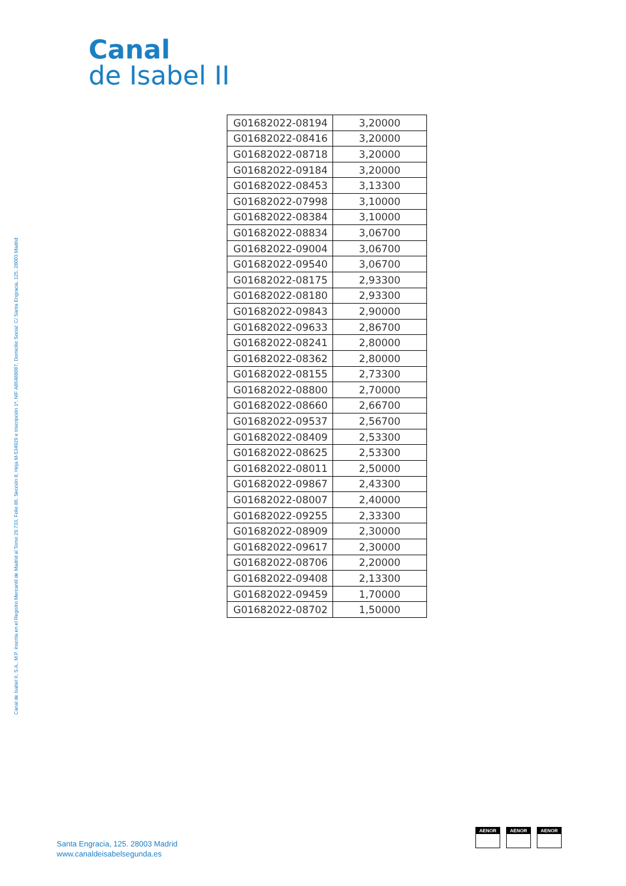Canal
de Isabel II
Canal de Isabel II, S.A., M.P. inscrita en el Registro Mercantil de Madrid al Tomo 29.733, Folio 86, Sección 8, Hoja M-534929 e Inscripción 1ª, NIF A86488087, Domicilio Social: C/ Santa Engracia, 125, 28003 Madrid
| G01682022-08194 | 3,20000 |
| G01682022-08416 | 3,20000 |
| G01682022-08718 | 3,20000 |
| G01682022-09184 | 3,20000 |
| G01682022-08453 | 3,13300 |
| G01682022-07998 | 3,10000 |
| G01682022-08384 | 3,10000 |
| G01682022-08834 | 3,06700 |
| G01682022-09004 | 3,06700 |
| G01682022-09540 | 3,06700 |
| G01682022-08175 | 2,93300 |
| G01682022-08180 | 2,93300 |
| G01682022-09843 | 2,90000 |
| G01682022-09633 | 2,86700 |
| G01682022-08241 | 2,80000 |
| G01682022-08362 | 2,80000 |
| G01682022-08155 | 2,73300 |
| G01682022-08800 | 2,70000 |
| G01682022-08660 | 2,66700 |
| G01682022-09537 | 2,56700 |
| G01682022-08409 | 2,53300 |
| G01682022-08625 | 2,53300 |
| G01682022-08011 | 2,50000 |
| G01682022-09867 | 2,43300 |
| G01682022-08007 | 2,40000 |
| G01682022-09255 | 2,33300 |
| G01682022-08909 | 2,30000 |
| G01682022-09617 | 2,30000 |
| G01682022-08706 | 2,20000 |
| G01682022-09408 | 2,13300 |
| G01682022-09459 | 1,70000 |
| G01682022-08702 | 1,50000 |
Santa Engracia, 125. 28003 Madrid
www.canaldeisabelsegunda.es
AENOR AENOR AENOR